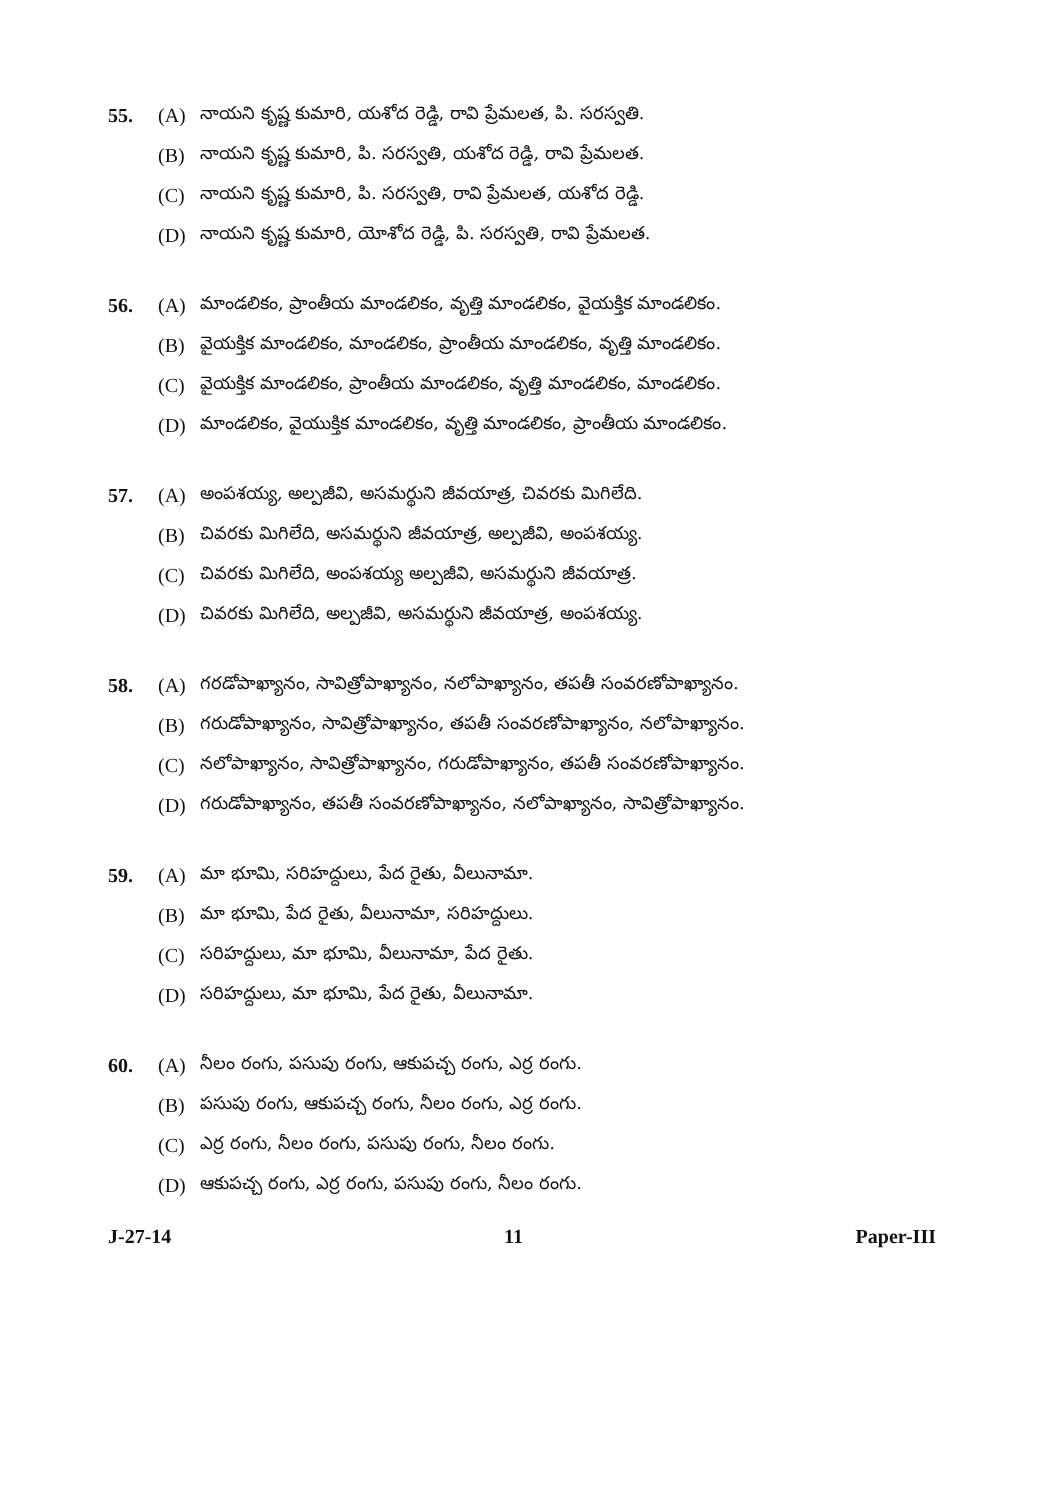55. (A) నాయని కృష్ణ కుమారి, యశోద రెడ్డి, రావి ప్రేమలత, పి. సరస్వతి.
(B) నాయని కృష్ణ కుమారి, పి. సరస్వతి, యశోద రెడ్డి, రావి ప్రేమలత.
(C) నాయని కృష్ణ కుమారి, పి. సరస్వతి, రావి ప్రేమలత, యశోద రెడ్డి.
(D) నాయని కృష్ణ కుమారి, యోశోద రెడ్డి, పి. సరస్వతి, రావి ప్రేమలత.
56. (A) మాండలికం, ప్రాంతీయ మాండలికం, వృత్తి మాండలికం, వైయక్తిక మాండలికం.
(B) వైయక్తిక మాండలికం, మాండలికం, ప్రాంతీయ మాండలికం, వృత్తి మాండలికం.
(C) వైయక్తిక మాండలికం, ప్రాంతీయ మాండలికం, వృత్తి మాండలికం, మాండలికం.
(D) మాండలికం, వైయుక్తిక మాండలికం, వృత్తి మాండలికం, ప్రాంతీయ మాండలికం.
57. (A) అంపశయ్య, అల్పజీవి, అసమర్థుని జీవయాత్ర, చివరకు మిగిలేది.
(B) చివరకు మిగిలేది, అసమర్థుని జీవయాత్ర, అల్పజీవి, అంపశయ్య.
(C) చివరకు మిగిలేది, అంపశయ్య అల్పజీవి, అసమర్థుని జీవయాత్ర.
(D) చివరకు మిగిలేది, అల్పజీవి, అసమర్థుని జీవయాత్ర, అంపశయ్య.
58. (A) గరడోపాఖ్యానం, సావిత్రోపాఖ్యానం, నలోపాఖ్యానం, తపతీ సంవరణోపాఖ్యానం.
(B) గరుడోపాఖ్యానం, సావిత్రోపాఖ్యానం, తపతీ సంవరణోపాఖ్యానం, నలోపాఖ్యానం.
(C) నలోపాఖ్యానం, సావిత్రోపాఖ్యానం, గరుడోపాఖ్యానం, తపతీ సంవరణోపాఖ్యానం.
(D) గరుడోపాఖ్యానం, తపతీ సంవరణోపాఖ్యానం, నలోపాఖ్యానం, సావిత్రోపాఖ్యానం.
59. (A) మా భూమి, సరిహద్దులు, పేద రైతు, వీలునామా.
(B) మా భూమి, పేద రైతు, వీలునామా, సరిహద్దులు.
(C) సరిహద్దులు, మా భూమి, వీలునామా, పేద రైతు.
(D) సరిహద్దులు, మా భూమి, పేద రైతు, వీలునామా.
60. (A) నీలం రంగు, పసుపు రంగు, ఆకుపచ్చ రంగు, ఎర్ర రంగు.
(B) పసుపు రంగు, ఆకుపచ్చ రంగు, నీలం రంగు, ఎర్ర రంగు.
(C) ఎర్ర రంగు, నీలం రంగు, పసుపు రంగు, నీలం రంగు.
(D) ఆకుపచ్చ రంగు, ఎర్ర రంగు, పసుపు రంగు, నీలం రంగు.
J-27-14 11 Paper-III